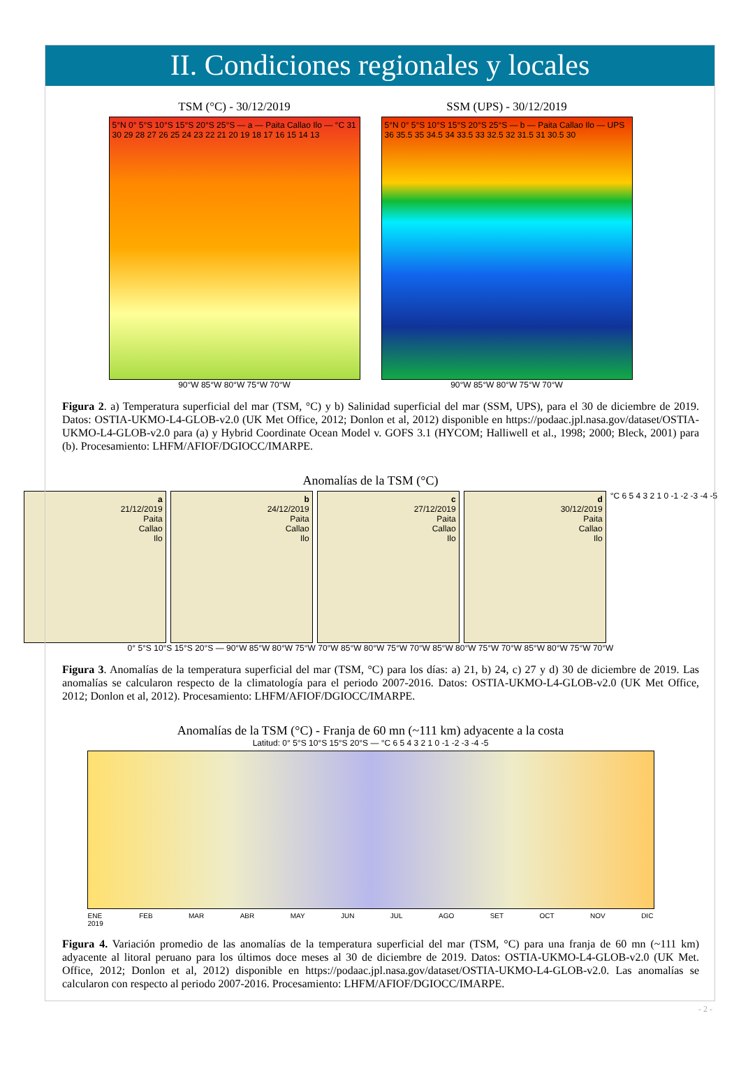II. Condiciones regionales y locales
TSM (°C) - 30/12/2019
5°N 0° 5°S 10°S 15°S 20°S 25°S — a — Paita Callao Ilo — °C 31 30 29 28 27 26 25 24 23 22 21 20 19 18 17 16 15 14 13
90°W 85°W 80°W 75°W 70°W
SSM (UPS) - 30/12/2019
5°N 0° 5°S 10°S 15°S 20°S 25°S — b — Paita Callao Ilo — UPS 36 35.5 35 34.5 34 33.5 33 32.5 32 31.5 31 30.5 30
90°W 85°W 80°W 75°W 70°W
Figura 2. a) Temperatura superficial del mar (TSM, °C) y b) Salinidad superficial del mar (SSM, UPS), para el 30 de diciembre de 2019. Datos: OSTIA-UKMO-L4-GLOB-v2.0 (UK Met Office, 2012; Donlon et al, 2012) disponible en https://podaac.jpl.nasa.gov/dataset/OSTIA-UKMO-L4-GLOB-v2.0 para (a) y Hybrid Coordinate Ocean Model v. GOFS 3.1 (HYCOM; Halliwell et al., 1998; 2000; Bleck, 2001) para (b). Procesamiento: LHFM/AFIOF/DGIOCC/IMARPE.
Anomalías de la TSM (°C)
a
21/12/2019
Paita
Callao
Ilo
b
24/12/2019
Paita
Callao
Ilo
c
27/12/2019
Paita
Callao
Ilo
d
30/12/2019
Paita
Callao
Ilo
°C 6 5 4 3 2 1 0 -1 -2 -3 -4 -5
0° 5°S 10°S 15°S 20°S — 90°W 85°W 80°W 75°W 70°W 85°W 80°W 75°W 70°W 85°W 80°W 75°W 70°W 85°W 80°W 75°W 70°W
Figura 3. Anomalías de la temperatura superficial del mar (TSM, °C) para los días: a) 21, b) 24, c) 27 y d) 30 de diciembre de 2019. Las anomalías se calcularon respecto de la climatología para el periodo 2007-2016. Datos: OSTIA-UKMO-L4-GLOB-v2.0 (UK Met Office, 2012; Donlon et al, 2012). Procesamiento: LHFM/AFIOF/DGIOCC/IMARPE.
Anomalías de la TSM (°C) - Franja de 60 mn (~111 km) adyacente a la costa
Latitud: 0° 5°S 10°S 15°S 20°S — °C 6 5 4 3 2 1 0 -1 -2 -3 -4 -5
ENE
2019 FEB MAR ABR MAY JUN JUL AGO SET OCT NOV DIC
Figura 4. Variación promedio de las anomalías de la temperatura superficial del mar (TSM, °C) para una franja de 60 mn (~111 km) adyacente al litoral peruano para los últimos doce meses al 30 de diciembre de 2019. Datos: OSTIA-UKMO-L4-GLOB-v2.0 (UK Met. Office, 2012; Donlon et al, 2012) disponible en https://podaac.jpl.nasa.gov/dataset/OSTIA-UKMO-L4-GLOB-v2.0. Las anomalías se calcularon con respecto al periodo 2007-2016. Procesamiento: LHFM/AFIOF/DGIOCC/IMARPE.
- 2 -